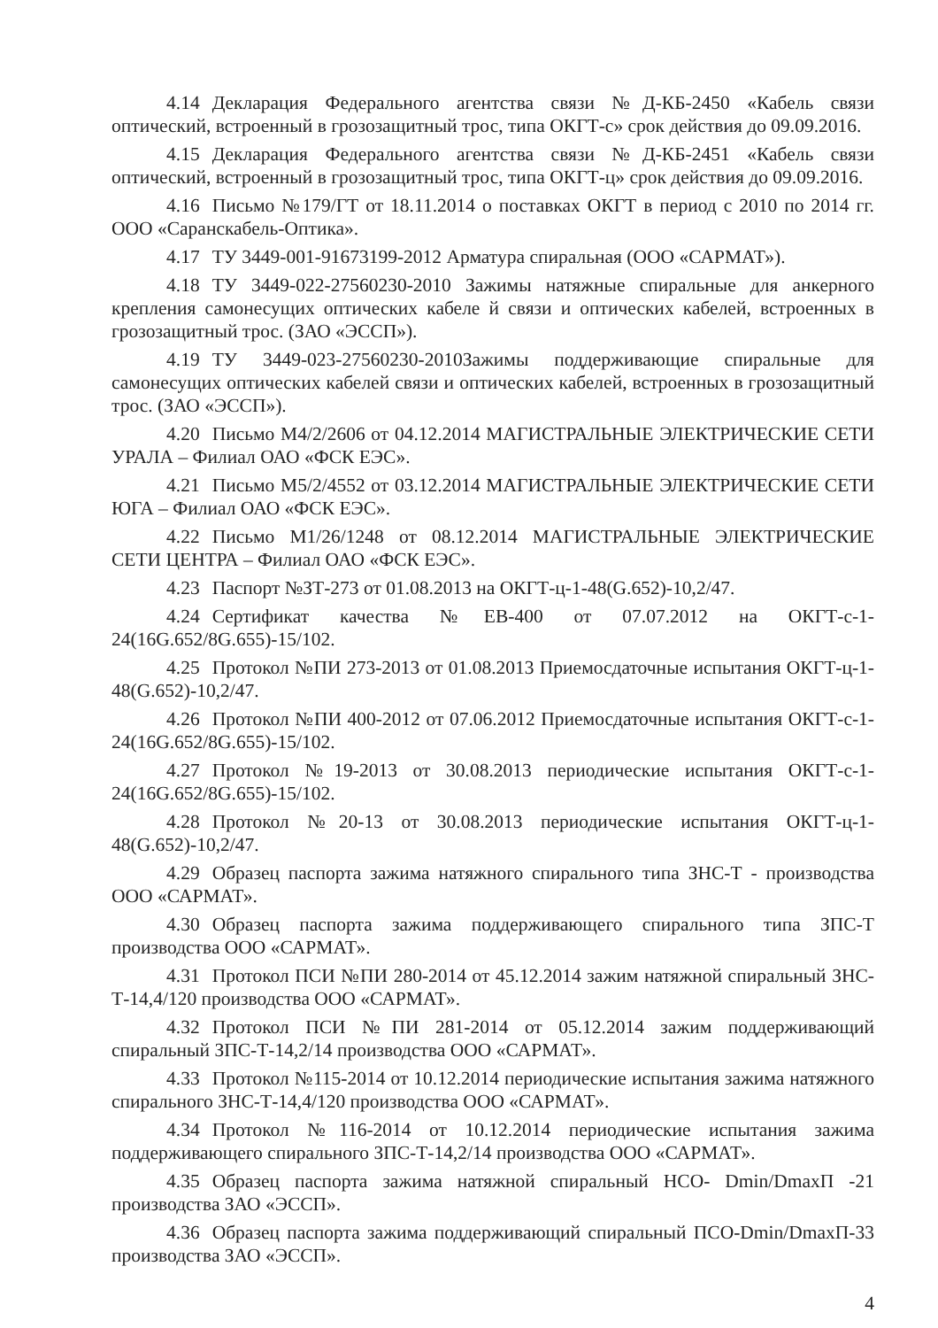4.14 Декларация Федерального агентства связи №Д-КБ-2450 «Кабель связи оптический, встроенный в грозозащитный трос, типа ОКГТ-с» срок действия до 09.09.2016.
4.15 Декларация Федерального агентства связи №Д-КБ-2451 «Кабель связи оптический, встроенный в грозозащитный трос, типа ОКГТ-ц» срок действия до 09.09.2016.
4.16 Письмо №179/ГТ от 18.11.2014 о поставках ОКГТ в период с 2010 по 2014 гг. ООО «Саранскабель-Оптика».
4.17 ТУ 3449-001-91673199-2012 Арматура спиральная (ООО «САРМАТ»).
4.18 ТУ 3449-022-27560230-2010 Зажимы натяжные спиральные для анкерного крепления самонесущих оптических кабеле й связи и оптических кабелей, встроенных в грозозащитный трос. (ЗАО «ЭССП»).
4.19 ТУ 3449-023-27560230-2010Зажимы поддерживающие спиральные для самонесущих оптических кабелей связи и оптических кабелей, встроенных в грозозащитный трос. (ЗАО «ЭССП»).
4.20 Письмо М4/2/2606 от 04.12.2014 МАГИСТРАЛЬНЫЕ ЭЛЕКТРИЧЕСКИЕ СЕТИ УРАЛА – Филиал ОАО «ФСК ЕЭС».
4.21 Письмо М5/2/4552 от 03.12.2014 МАГИСТРАЛЬНЫЕ ЭЛЕКТРИЧЕСКИЕ СЕТИ ЮГА – Филиал ОАО «ФСК ЕЭС».
4.22 Письмо М1/26/1248 от 08.12.2014 МАГИСТРАЛЬНЫЕ ЭЛЕКТРИЧЕСКИЕ СЕТИ ЦЕНТРА – Филиал ОАО «ФСК ЕЭС».
4.23 Паспорт №ЗТ-273 от 01.08.2013 на ОКГТ-ц-1-48(G.652)-10,2/47.
4.24 Сертификат качества №ЕВ-400 от 07.07.2012 на ОКГТ-с-1-24(16G.652/8G.655)-15/102.
4.25 Протокол №ПИ 273-2013 от 01.08.2013 Приемосдаточные испытания ОКГТ-ц-1-48(G.652)-10,2/47.
4.26 Протокол №ПИ 400-2012 от 07.06.2012 Приемосдаточные испытания ОКГТ-с-1-24(16G.652/8G.655)-15/102.
4.27 Протокол №19-2013 от 30.08.2013 периодические испытания ОКГТ-с-1-24(16G.652/8G.655)-15/102.
4.28 Протокол №20-13 от 30.08.2013 периодические испытания ОКГТ-ц-1-48(G.652)-10,2/47.
4.29 Образец паспорта зажима натяжного спирального типа ЗНС-Т - производства ООО «САРМАТ».
4.30 Образец паспорта зажима поддерживающего спирального типа ЗПС-Т производства ООО «САРМАТ».
4.31 Протокол ПСИ №ПИ 280-2014 от 45.12.2014 зажим натяжной спиральный ЗНС-Т-14,4/120 производства ООО «САРМАТ».
4.32 Протокол ПСИ №ПИ 281-2014 от 05.12.2014 зажим поддерживающий спиральный ЗПС-Т-14,2/14 производства ООО «САРМАТ».
4.33 Протокол №115-2014 от 10.12.2014 периодические испытания зажима натяжного спирального ЗНС-Т-14,4/120 производства ООО «САРМАТ».
4.34 Протокол №116-2014 от 10.12.2014 периодические испытания зажима поддерживающего спирального ЗПС-Т-14,2/14 производства ООО «САРМАТ».
4.35 Образец паспорта зажима натяжной спиральный НСО- Dmin/DmaxП -21 производства ЗАО «ЭССП».
4.36 Образец паспорта зажима поддерживающий спиральный ПСО-Dmin/DmaxП-33 производства ЗАО «ЭССП».
4